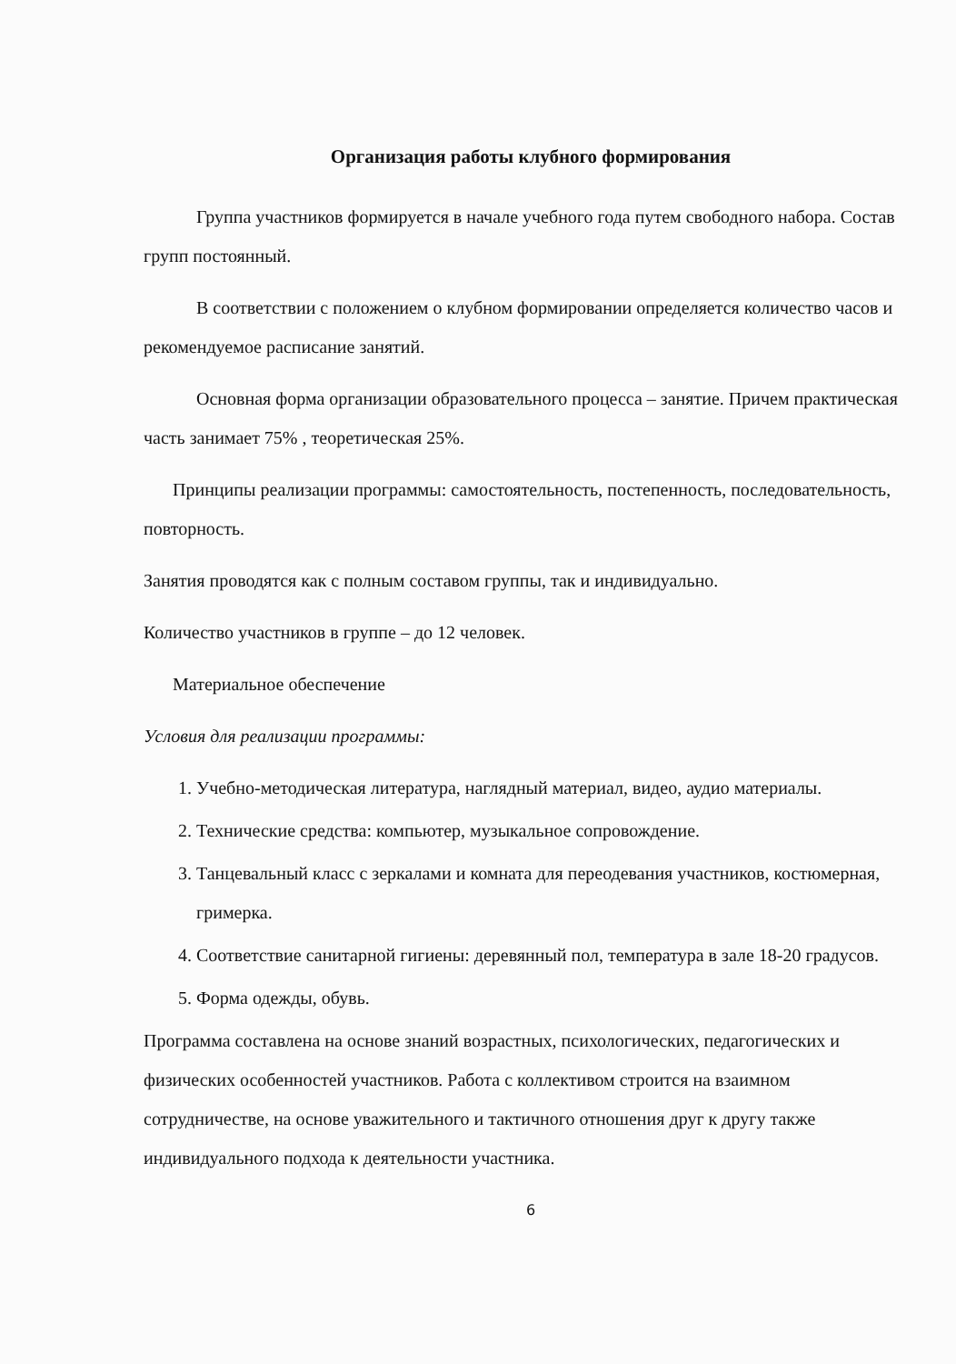Организация работы клубного формирования
Группа участников формируется в начале учебного года путем свободного набора. Состав групп постоянный.
В соответствии с положением о клубном формировании определяется количество часов и рекомендуемое расписание занятий.
Основная форма организации образовательного процесса – занятие. Причем практическая часть занимает 75% , теоретическая 25%.
Принципы реализации программы: самостоятельность, постепенность, последовательность, повторность.
Занятия проводятся как с полным составом группы, так и индивидуально.
Количество участников в группе – до 12 человек.
Материальное обеспечение
Условия для реализации программы:
1. Учебно-методическая литература, наглядный материал, видео, аудио материалы.
2. Технические средства: компьютер, музыкальное сопровождение.
3. Танцевальный класс с зеркалами и комната для переодевания участников, костюмерная, гримерка.
4. Соответствие санитарной гигиены: деревянный пол, температура в зале 18-20 градусов.
5. Форма одежды, обувь.
Программа составлена на основе знаний возрастных, психологических, педагогических и физических особенностей участников. Работа с коллективом строится на взаимном сотрудничестве, на основе уважительного и тактичного отношения друг к другу также индивидуального подхода к деятельности участника.
6